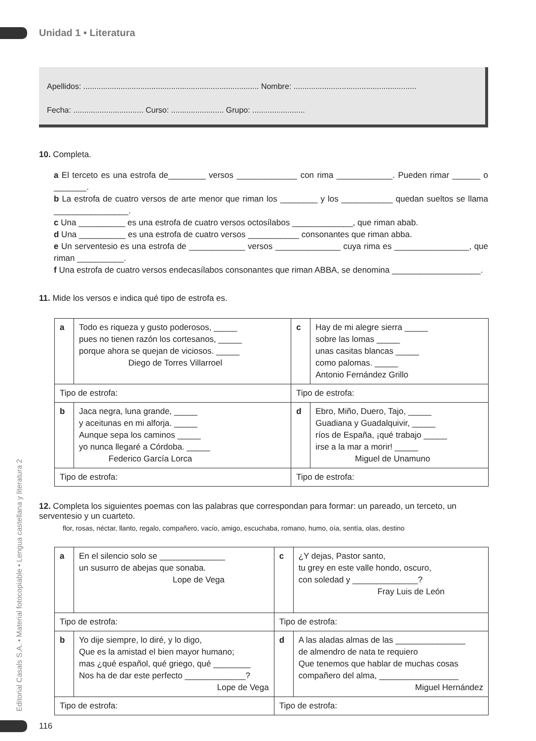Editorial Casals S.A. • Material fotocopiable • Lengua castellana y literatura 2
Unidad 1 • Literatura
Apellidos: ................................................................................ Nombre: ........................................................
Fecha: ................................ Curso: ........................ Grupo: ........................
10. Completa.
a El terceto es una estrofa de________ versos _____________ con rima ____________. Pueden rimar ______ o _______.
b La estrofa de cuatro versos de arte menor que riman los ________ y los ___________ quedan sueltos se llama ________________.
c Una __________ es una estrofa de cuatro versos octosílabos _____________, que riman abab.
d Una __________ es una estrofa de cuatro versos ___________ consonantes que riman abba.
e Un serventesio es una estrofa de ____________ versos ______________ cuya rima es ________________, que riman __________.
f Una estrofa de cuatro versos endecasílabos consonantes que riman ABBA, se denomina ___________________.
11. Mide los versos e indica qué tipo de estrofa es.
| a | Todo es riqueza y gusto poderosos, _____ pues no tienen razón los cortesanos, _____ porque ahora se quejan de viciosos. _____ Diego de Torres Villarroel | c | Hay de mi alegre sierra _____ sobre las lomas _____ unas casitas blancas _____ como palomas. _____ Antonio Fernández Grillo |
| Tipo de estrofa: | | Tipo de estrofa: | |
| b | Jaca negra, luna grande, _____ y aceitunas en mi alforja. _____ Aunque sepa los caminos _____ yo nunca llegaré a Córdoba. _____ Federico García Lorca | d | Ebro, Miño, Duero, Tajo, _____ Guadiana y Guadalquivir, _____ ríos de España, ¡qué trabajo _____ irse a la mar a morir! _____ Miguel de Unamuno |
| Tipo de estrofa: | | Tipo de estrofa: | |
12. Completa los siguientes poemas con las palabras que correspondan para formar: un pareado, un terceto, un serventesio y un cuarteto.
flor, rosas, néctar, llanto, regalo, compañero, vacío, amigo, escuchaba, romano, humo, oía, sentía, olas, destino
| a | En el silencio solo se ______________ un susurro de abejas que sonaba. Lope de Vega | c | ¿Y dejas, Pastor santo, tu grey en este valle hondo, oscuro, con soledad y ______________? Fray Luis de León |
| Tipo de estrofa: | | Tipo de estrofa: | |
| b | Yo dije siempre, lo diré, y lo digo, Que es la amistad el bien mayor humano; mas ¿qué español, qué griego, qué ________ Nos ha de dar este perfecto _____________? Lope de Vega | d | A las aladas almas de las _______________ de almendro de nata te requiero Que tenemos que hablar de muchas cosas compañero del alma, _________________ Miguel Hernández |
| Tipo de estrofa: | | Tipo de estrofa: | |
116